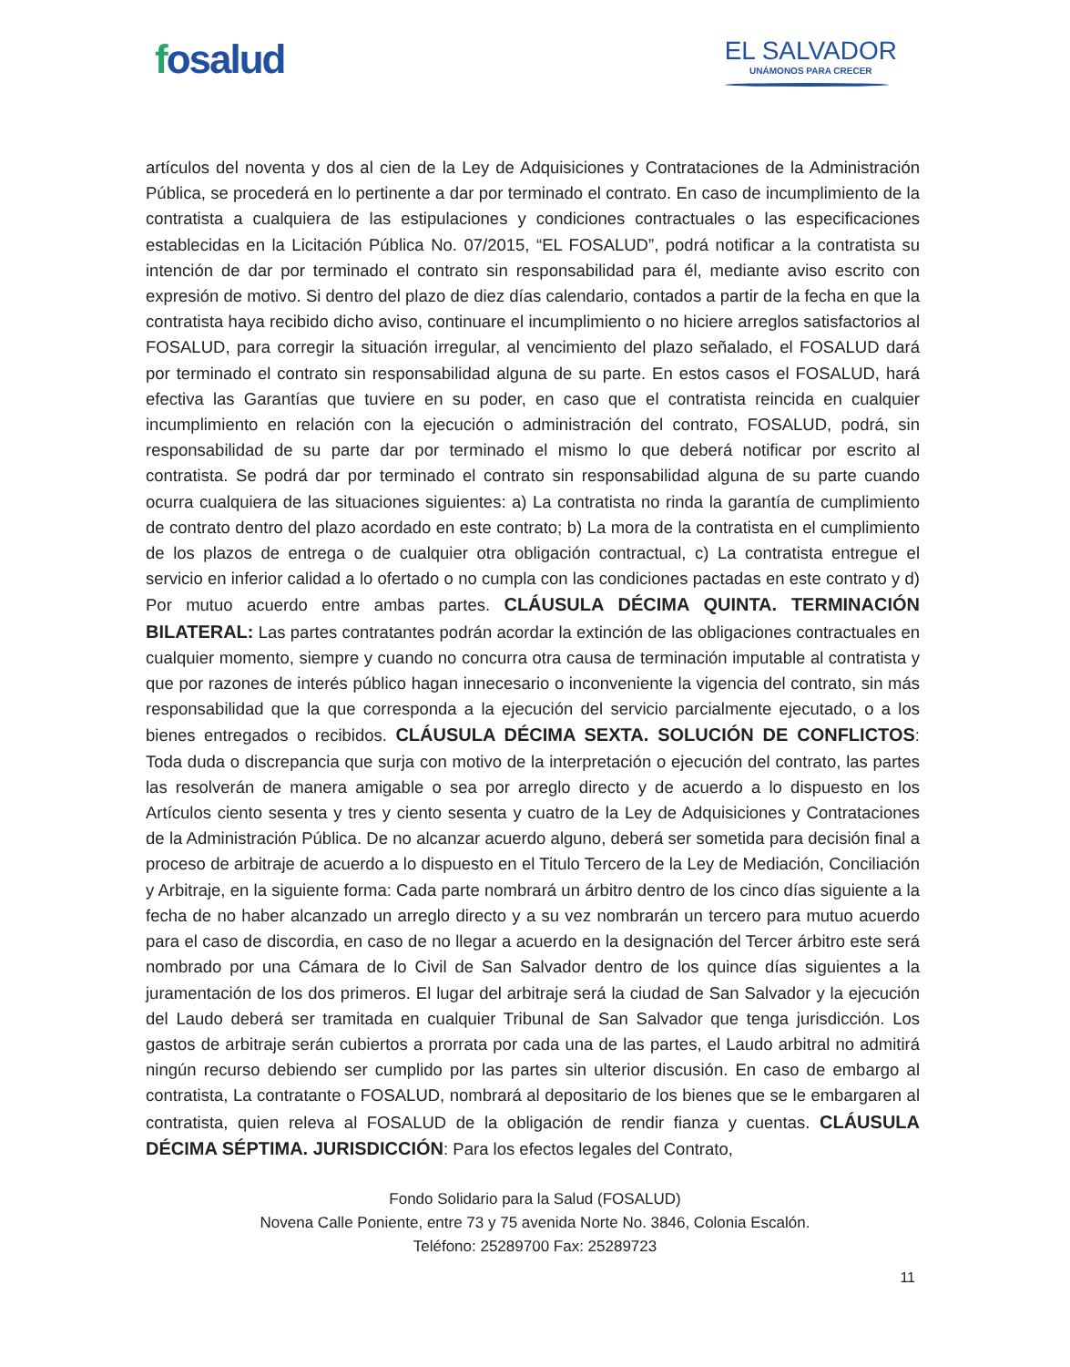fosalud
EL SALVADOR
UNÁMONOS PARA CRECER
artículos del noventa y dos al cien de la Ley de Adquisiciones y Contrataciones de la Administración Pública, se procederá en lo pertinente a dar por terminado el contrato. En caso de incumplimiento de la contratista a cualquiera de las estipulaciones y condiciones contractuales o las especificaciones establecidas en la Licitación Pública No. 07/2015, “EL FOSALUD”, podrá notificar a la contratista su intención de dar por terminado el contrato sin responsabilidad para él, mediante aviso escrito con expresión de motivo. Si dentro del plazo de diez días calendario, contados a partir de la fecha en que la contratista haya recibido dicho aviso, continuare el incumplimiento o no hiciere arreglos satisfactorios al FOSALUD, para corregir la situación irregular, al vencimiento del plazo señalado, el FOSALUD dará por terminado el contrato sin responsabilidad alguna de su parte. En estos casos el FOSALUD, hará efectiva las Garantías que tuviere en su poder, en caso que el contratista reincida en cualquier incumplimiento en relación con la ejecución o administración del contrato, FOSALUD, podrá, sin responsabilidad de su parte dar por terminado el mismo lo que deberá notificar por escrito al contratista. Se podrá dar por terminado el contrato sin responsabilidad alguna de su parte cuando ocurra cualquiera de las situaciones siguientes: a) La contratista no rinda la garantía de cumplimiento de contrato dentro del plazo acordado en este contrato; b) La mora de la contratista en el cumplimiento de los plazos de entrega o de cualquier otra obligación contractual, c) La contratista entregue el servicio en inferior calidad a lo ofertado o no cumpla con las condiciones pactadas en este contrato y d) Por mutuo acuerdo entre ambas partes. CLÁUSULA DÉCIMA QUINTA. TERMINACIÓN BILATERAL: Las partes contratantes podrán acordar la extinción de las obligaciones contractuales en cualquier momento, siempre y cuando no concurra otra causa de terminación imputable al contratista y que por razones de interés público hagan innecesario o inconveniente la vigencia del contrato, sin más responsabilidad que la que corresponda a la ejecución del servicio parcialmente ejecutado, o a los bienes entregados o recibidos. CLÁUSULA DÉCIMA SEXTA. SOLUCIÓN DE CONFLICTOS: Toda duda o discrepancia que surja con motivo de la interpretación o ejecución del contrato, las partes las resolverán de manera amigable o sea por arreglo directo y de acuerdo a lo dispuesto en los Artículos ciento sesenta y tres y ciento sesenta y cuatro de la Ley de Adquisiciones y Contrataciones de la Administración Pública. De no alcanzar acuerdo alguno, deberá ser sometida para decisión final a proceso de arbitraje de acuerdo a lo dispuesto en el Titulo Tercero de la Ley de Mediación, Conciliación y Arbitraje, en la siguiente forma: Cada parte nombrará un árbitro dentro de los cinco días siguiente a la fecha de no haber alcanzado un arreglo directo y a su vez nombrarán un tercero para mutuo acuerdo para el caso de discordia, en caso de no llegar a acuerdo en la designación del Tercer árbitro este será nombrado por una Cámara de lo Civil de San Salvador dentro de los quince días siguientes a la juramentación de los dos primeros. El lugar del arbitraje será la ciudad de San Salvador y la ejecución del Laudo deberá ser tramitada en cualquier Tribunal de San Salvador que tenga jurisdicción. Los gastos de arbitraje serán cubiertos a prorrata por cada una de las partes, el Laudo arbitral no admitirá ningún recurso debiendo ser cumplido por las partes sin ulterior discusión. En caso de embargo al contratista, La contratante o FOSALUD, nombrará al depositario de los bienes que se le embargaren al contratista, quien releva al FOSALUD de la obligación de rendir fianza y cuentas. CLÁUSULA DÉCIMA SÉPTIMA. JURISDICCIÓN: Para los efectos legales del Contrato,
Fondo Solidario para la Salud (FOSALUD)
Novena Calle Poniente, entre 73 y 75 avenida Norte No. 3846, Colonia Escalón.
Teléfono: 25289700 Fax: 25289723
11